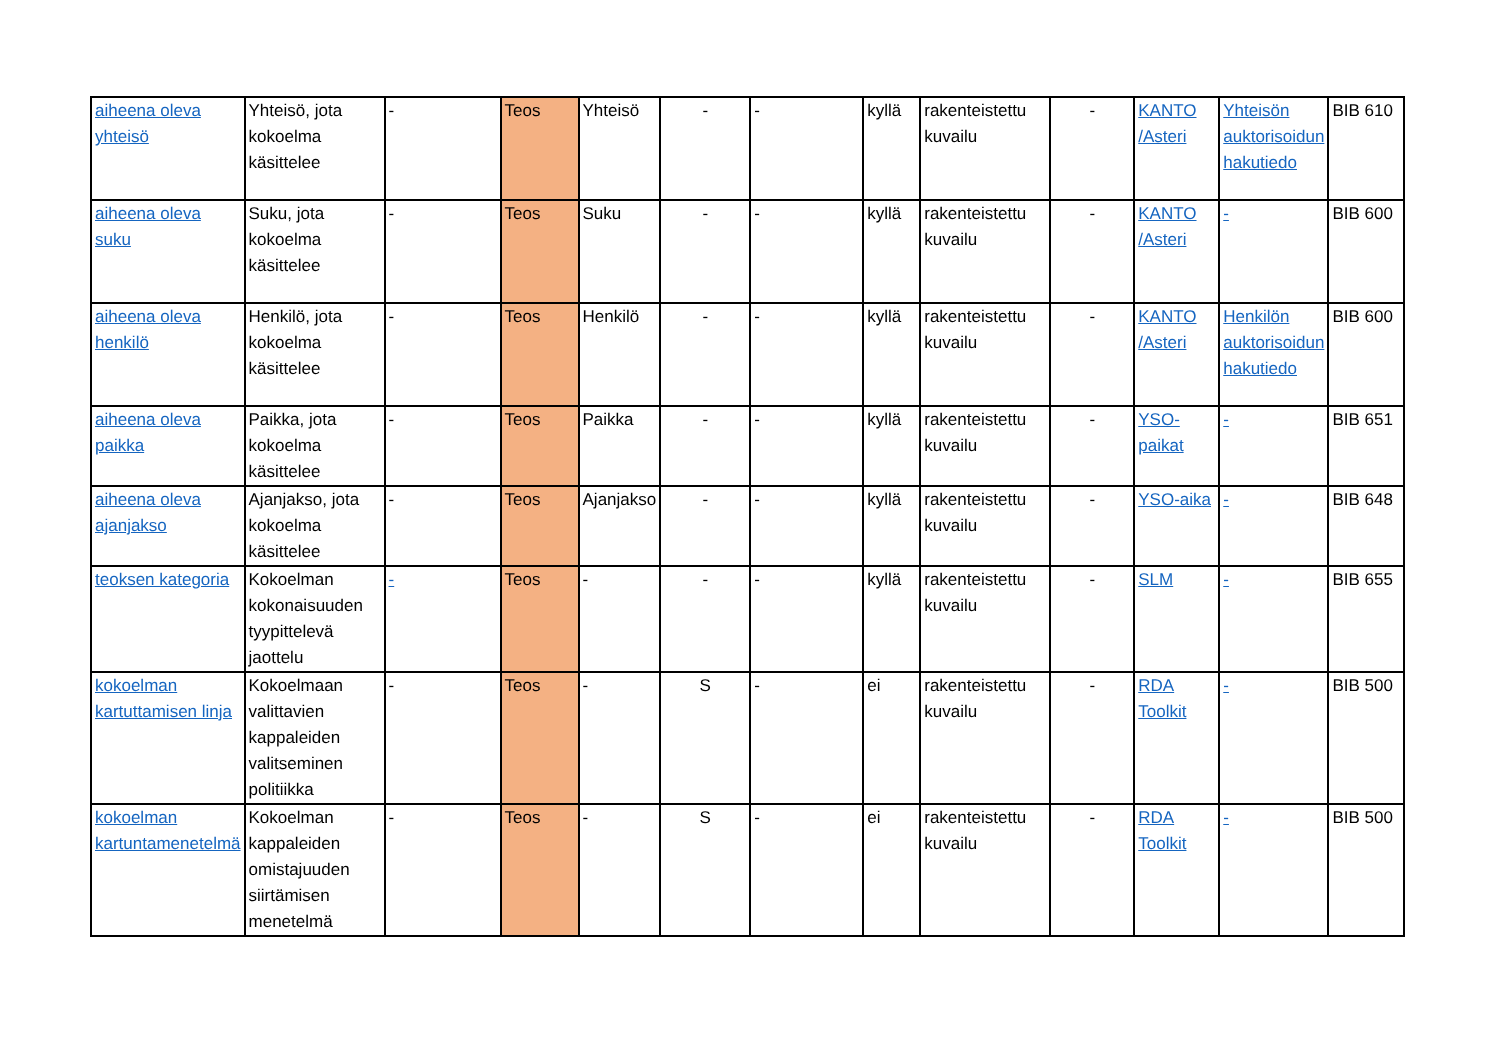| aiheena oleva yhteisö | Yhteisö, jota kokoelma käsittelee | - | Teos | Yhteisö | - | - | kyllä | rakenteistettu kuvailu | - | KANTO /Asteri | Yhteisön auktorisoidun hakutiedo | BIB 610 |
| aiheena oleva suku | Suku, jota kokoelma käsittelee | - | Teos | Suku | - | - | kyllä | rakenteistettu kuvailu | - | KANTO /Asteri | - | BIB 600 |
| aiheena oleva henkilö | Henkilö, jota kokoelma käsittelee | - | Teos | Henkilö | - | - | kyllä | rakenteistettu kuvailu | - | KANTO /Asteri | Henkilön auktorisoidun hakutiedo | BIB 600 |
| aiheena oleva paikka | Paikka, jota kokoelma käsittelee | - | Teos | Paikka | - | - | kyllä | rakenteistettu kuvailu | - | YSO-paikat | - | BIB 651 |
| aiheena oleva ajanjakso | Ajanjakso, jota kokoelma käsittelee | - | Teos | Ajanjakso | - | - | kyllä | rakenteistettu kuvailu | - | YSO-aika | - | BIB 648 |
| teoksen kategoria | Kokoelman kokonaisuuden tyypittelevä jaottelu | - | Teos | - | - | - | kyllä | rakenteistettu kuvailu | - | SLM | - | BIB 655 |
| kokoelman kartuttamisen linja | Kokoelmaan valittavien kappaleiden valitseminen politiikka | - | Teos | - | S | - | ei | rakenteistettu kuvailu | - | RDA Toolkit | - | BIB 500 |
| kokoelman kartuntamenetelmä | Kokoelman kappaleiden omistajuuden siirtämisen menetelmä | - | Teos | - | S | - | ei | rakenteistettu kuvailu | - | RDA Toolkit | - | BIB 500 |